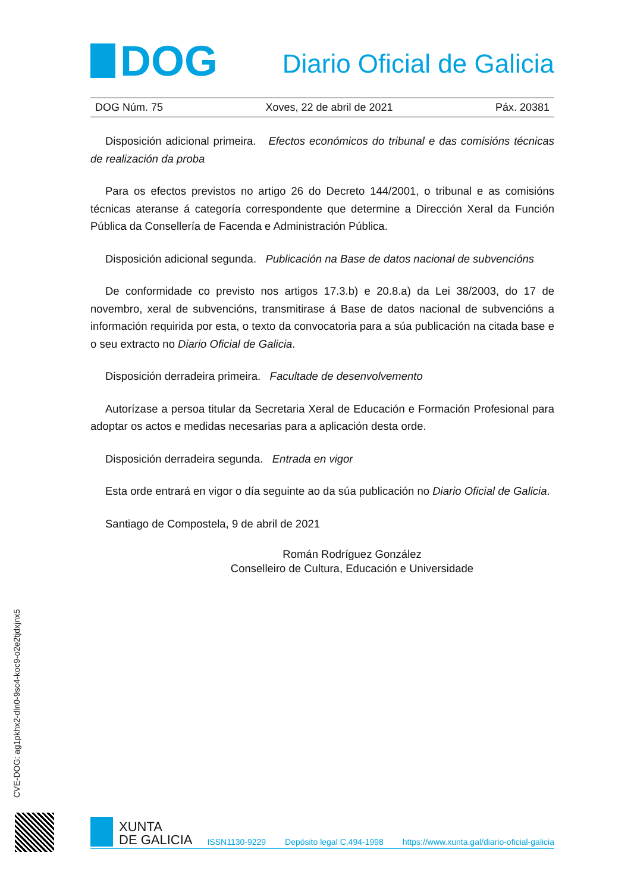DOG
Diario Oficial de Galicia
DOG Núm. 75 Xoves, 22 de abril de 2021 Páx. 20381
Disposición adicional primeira. Efectos económicos do tribunal e das comisións técnicas de realización da proba
Para os efectos previstos no artigo 26 do Decreto 144/2001, o tribunal e as comisións técnicas ateranse á categoría correspondente que determine a Dirección Xeral da Función Pública da Consellería de Facenda e Administración Pública.
Disposición adicional segunda. Publicación na Base de datos nacional de subvencións
De conformidade co previsto nos artigos 17.3.b) e 20.8.a) da Lei 38/2003, do 17 de novembro, xeral de subvencións, transmitirase á Base de datos nacional de subvencións a información requirida por esta, o texto da convocatoria para a súa publicación na citada base e o seu extracto no Diario Oficial de Galicia.
Disposición derradeira primeira. Facultade de desenvolvemento
Autorízase a persoa titular da Secretaria Xeral de Educación e Formación Profesional para adoptar os actos e medidas necesarias para a aplicación desta orde.
Disposición derradeira segunda. Entrada en vigor
Esta orde entrará en vigor o día seguinte ao da súa publicación no Diario Oficial de Galicia.
Santiago de Compostela, 9 de abril de 2021
Román Rodríguez González
Conselleiro de Cultura, Educación e Universidade
CVE-DOG: ag1pkhx2-dln0-9sc4-koc9-o2e2tjdxjnx5
XUNTA
DE GALICIA
ISSN1130-9229 Depósito legal C.494-1998 https://www.xunta.gal/diario-oficial-galicia